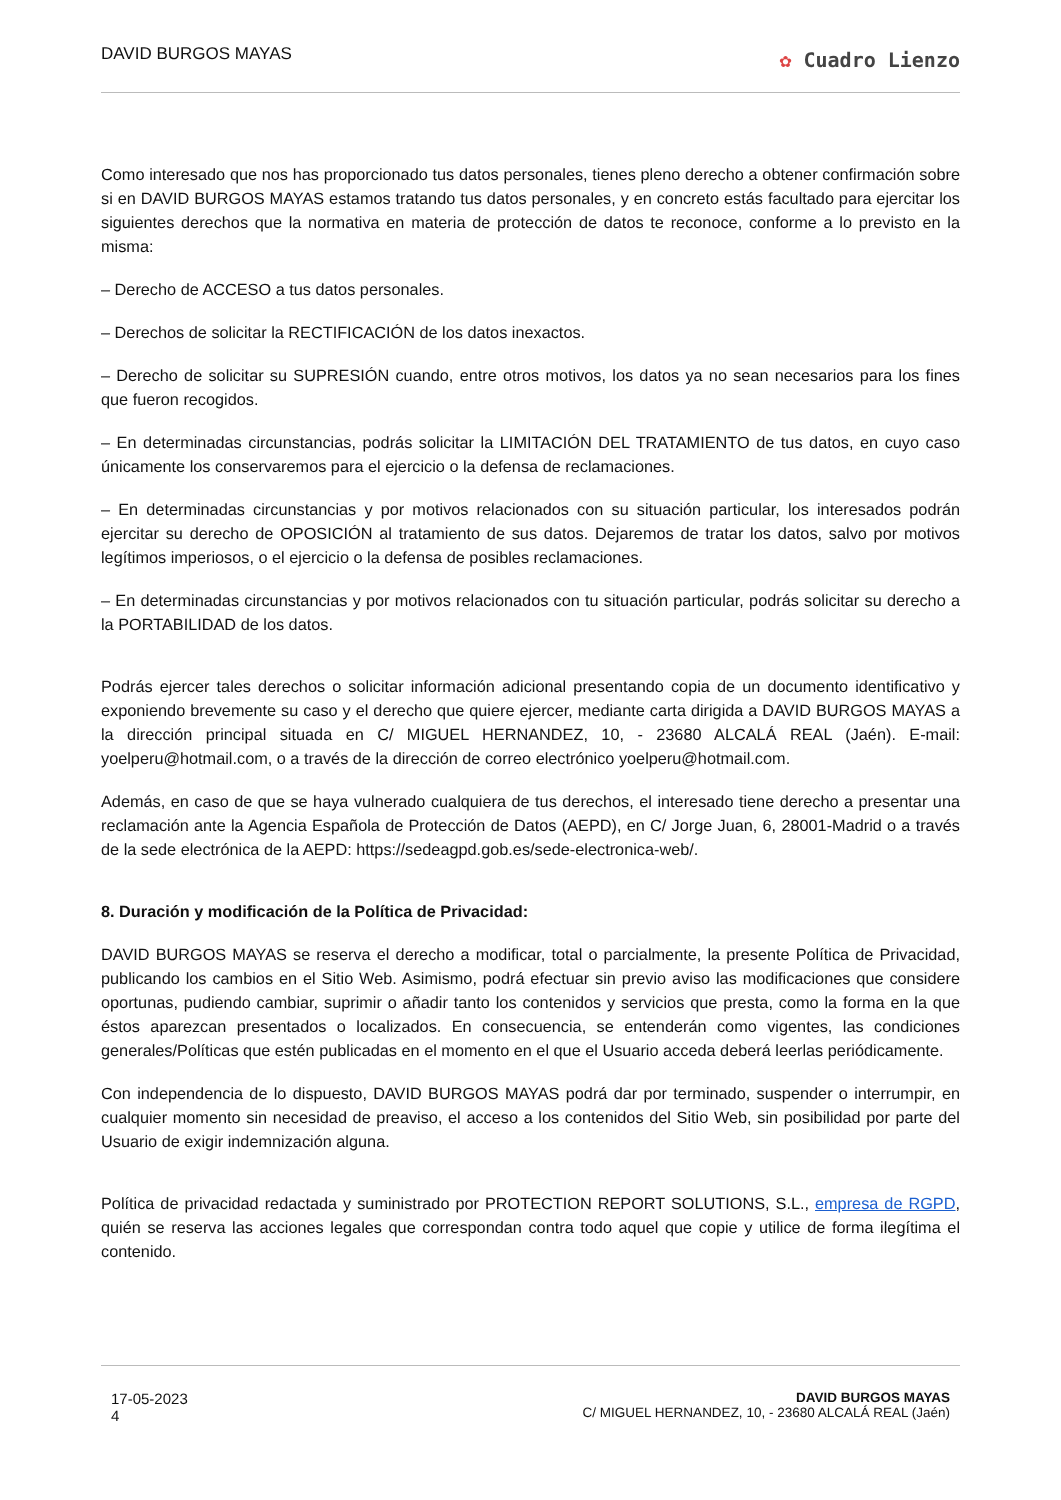DAVID BURGOS MAYAS
✿ Cuadro Lienzo
Como interesado que nos has proporcionado tus datos personales, tienes pleno derecho a obtener confirmación sobre si en DAVID BURGOS MAYAS estamos tratando tus datos personales, y en concreto estás facultado para ejercitar los siguientes derechos que la normativa en materia de protección de datos te reconoce, conforme a lo previsto en la misma:
– Derecho de ACCESO a tus datos personales.
– Derechos de solicitar la RECTIFICACIÓN de los datos inexactos.
– Derecho de solicitar su SUPRESIÓN cuando, entre otros motivos, los datos ya no sean necesarios para los fines que fueron recogidos.
– En determinadas circunstancias, podrás solicitar la LIMITACIÓN DEL TRATAMIENTO de tus datos, en cuyo caso únicamente los conservaremos para el ejercicio o la defensa de reclamaciones.
– En determinadas circunstancias y por motivos relacionados con su situación particular, los interesados podrán ejercitar su derecho de OPOSICIÓN al tratamiento de sus datos. Dejaremos de tratar los datos, salvo por motivos legítimos imperiosos, o el ejercicio o la defensa de posibles reclamaciones.
– En determinadas circunstancias y por motivos relacionados con tu situación particular, podrás solicitar su derecho a la PORTABILIDAD de los datos.
Podrás ejercer tales derechos o solicitar información adicional presentando copia de un documento identificativo y exponiendo brevemente su caso y el derecho que quiere ejercer, mediante carta dirigida a DAVID BURGOS MAYAS a la dirección principal situada en C/ MIGUEL HERNANDEZ, 10, - 23680 ALCALÁ REAL (Jaén). E-mail: yoelperu@hotmail.com, o a través de la dirección de correo electrónico yoelperu@hotmail.com.
Además, en caso de que se haya vulnerado cualquiera de tus derechos, el interesado tiene derecho a presentar una reclamación ante la Agencia Española de Protección de Datos (AEPD), en C/ Jorge Juan, 6, 28001-Madrid o a través de la sede electrónica de la AEPD: https://sedeagpd.gob.es/sede-electronica-web/.
8. Duración y modificación de la Política de Privacidad:
DAVID BURGOS MAYAS se reserva el derecho a modificar, total o parcialmente, la presente Política de Privacidad, publicando los cambios en el Sitio Web. Asimismo, podrá efectuar sin previo aviso las modificaciones que considere oportunas, pudiendo cambiar, suprimir o añadir tanto los contenidos y servicios que presta, como la forma en la que éstos aparezcan presentados o localizados. En consecuencia, se entenderán como vigentes, las condiciones generales/Políticas que estén publicadas en el momento en el que el Usuario acceda deberá leerlas periódicamente.
Con independencia de lo dispuesto, DAVID BURGOS MAYAS podrá dar por terminado, suspender o interrumpir, en cualquier momento sin necesidad de preaviso, el acceso a los contenidos del Sitio Web, sin posibilidad por parte del Usuario de exigir indemnización alguna.
Política de privacidad redactada y suministrado por PROTECTION REPORT SOLUTIONS, S.L., empresa de RGPD, quién se reserva las acciones legales que correspondan contra todo aquel que copie y utilice de forma ilegítima el contenido.
17-05-2023
4
DAVID BURGOS MAYAS
C/ MIGUEL HERNANDEZ, 10, - 23680 ALCALÁ REAL (Jaén)